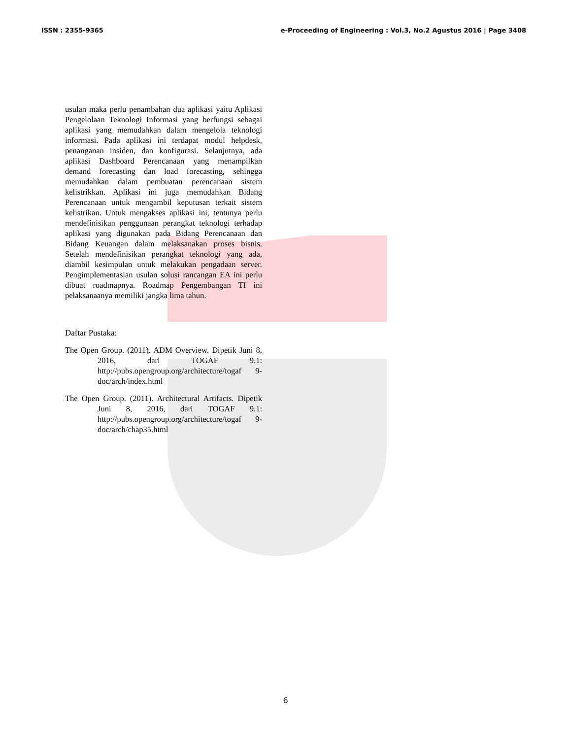ISSN : 2355-9365 e-Proceeding of Engineering : Vol.3, No.2 Agustus 2016 | Page 3408
usulan maka perlu penambahan dua aplikasi yaitu Aplikasi Pengelolaan Teknologi Informasi yang berfungsi sebagai aplikasi yang memudahkan dalam mengelola teknologi informasi. Pada aplikasi ini terdapat modul helpdesk, penanganan insiden, dan konfigurasi. Selanjutnya, ada aplikasi Dashboard Perencanaan yang menampilkan demand forecasting dan load forecasting, sehingga memudahkan dalam pembuatan perencanaan sistem kelistrikkan. Aplikasi ini juga memudahkan Bidang Perencanaan untuk mengambil keputusan terkait sistem kelistrikan. Untuk mengakses aplikasi ini, tentunya perlu mendefinisikan penggunaan perangkat teknologi terhadap aplikasi yang digunakan pada Bidang Perencanaan dan Bidang Keuangan dalam melaksanakan proses bisnis. Setelah mendefinisikan perangkat teknologi yang ada, diambil kesimpulan untuk melakukan pengadaan server. Pengimplementasian usulan solusi rancangan EA ini perlu dibuat roadmapnya. Roadmap Pengembangan TI ini pelaksanaanya memiliki jangka lima tahun.
Daftar Pustaka:
The Open Group. (2011). ADM Overview. Dipetik Juni 8, 2016, dari TOGAF 9.1: http://pubs.opengroup.org/architecture/togaf 9-doc/arch/index.html
The Open Group. (2011). Architectural Artifacts. Dipetik Juni 8, 2016, dari TOGAF 9.1: http://pubs.opengroup.org/architecture/togaf 9-doc/arch/chap35.html
6